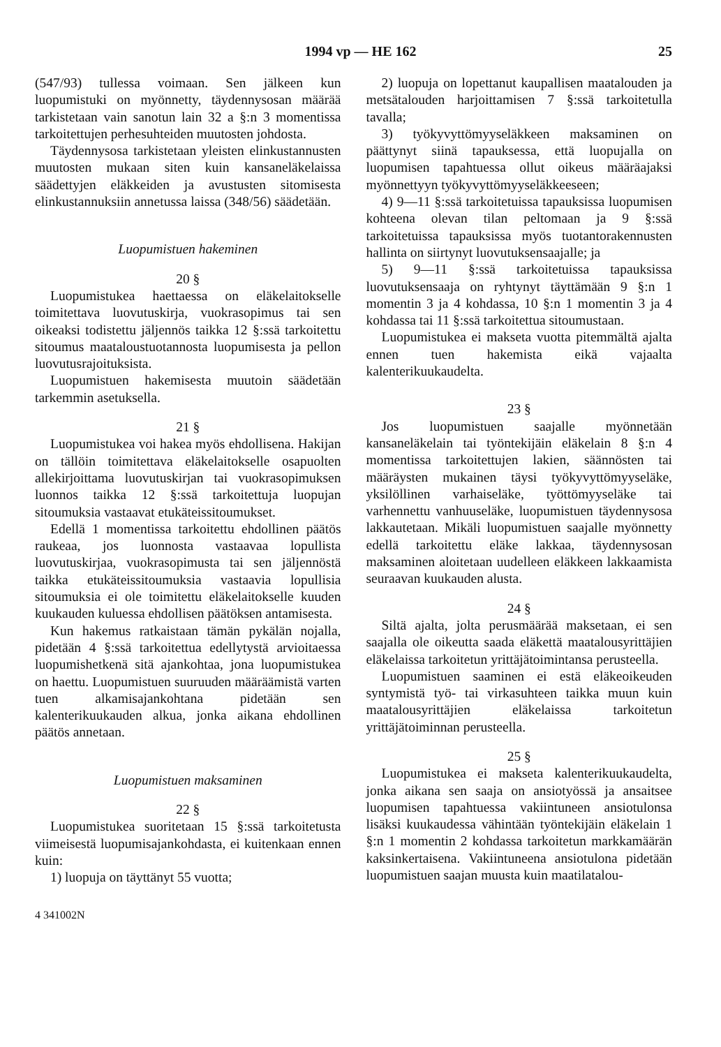1994 vp — HE 162 25
(547/93) tullessa voimaan. Sen jälkeen kun luopumistuki on myönnetty, täydennysosan määrää tarkistetaan vain sanotun lain 32 a §:n 3 momentissa tarkoitettujen perhesuhteiden muutosten johdosta.
Täydennysosa tarkistetaan yleisten elinkustannusten muutosten mukaan siten kuin kansaneläkelaissa säädettyjen eläkkeiden ja avustusten sitomisesta elinkustannuksiin annetussa laissa (348/56) säädetään.
Luopumistuen hakeminen
20 §
Luopumistukea haettaessa on eläkelaitokselle toimitettava luovutuskirja, vuokrasopimus tai sen oikeaksi todistettu jäljennös taikka 12 §:ssä tarkoitettu sitoumus maataloustuotannosta luopumisesta ja pellon luovutusrajoituksista.
Luopumistuen hakemisesta muutoin säädetään tarkemmin asetuksella.
21 §
Luopumistukea voi hakea myös ehdollisena. Hakijan on tällöin toimitettava eläkelaitokselle osapuolten allekirjoittama luovutuskirjan tai vuokrasopimuksen luonnos taikka 12 §:ssä tarkoitettuja luopujan sitoumuksia vastaavat etukäteissitoumukset.
Edellä 1 momentissa tarkoitettu ehdollinen päätös raukeaa, jos luonnosta vastaavaa lopullista luovutuskirjaa, vuokrasopimusta tai sen jäljennöstä taikka etukäteissitoumuksia vastaavia lopullisia sitoumuksia ei ole toimitettu eläkelaitokselle kuuden kuukauden kuluessa ehdollisen päätöksen antamisesta.
Kun hakemus ratkaistaan tämän pykälän nojalla, pidetään 4 §:ssä tarkoitettua edellytystä arvioitaessa luopumishetkenä sitä ajankohtaa, jona luopumistukea on haettu. Luopumistuen suuruuden määräämistä varten tuen alkamisajankohtana pidetään sen kalenterikuukauden alkua, jonka aikana ehdollinen päätös annetaan.
Luopumistuen maksaminen
22 §
Luopumistukea suoritetaan 15 §:ssä tarkoitetusta viimeisestä luopumisajankohdasta, ei kuitenkaan ennen kuin:
1) luopuja on täyttänyt 55 vuotta;
4 341002N
2) luopuja on lopettanut kaupallisen maatalouden ja metsätalouden harjoittamisen 7 §:ssä tarkoitetulla tavalla;
3) työkyvyttömyyseläkkeen maksaminen on päättynyt siinä tapauksessa, että luopujalla on luopumisen tapahtuessa ollut oikeus määräajaksi myönnettyyn työkyvyttömyyseläkkeeseen;
4) 9—11 §:ssä tarkoitetuissa tapauksissa luopumisen kohteena olevan tilan peltomaan ja 9 §:ssä tarkoitetuissa tapauksissa myös tuotantorakennusten hallinta on siirtynyt luovutuksensaajalle; ja
5) 9—11 §:ssä tarkoitetuissa tapauksissa luovutuksensaaja on ryhtynyt täyttämään 9 §:n 1 momentin 3 ja 4 kohdassa, 10 §:n 1 momentin 3 ja 4 kohdassa tai 11 §:ssä tarkoitettua sitoumustaan.
Luopumistukea ei makseta vuotta pitemmältä ajalta ennen tuen hakemista eikä vajaalta kalenterikuukaudelta.
23 §
Jos luopumistuen saajalle myönnetään kansaneläkelain tai työntekijäin eläkelain 8 §:n 4 momentissa tarkoitettujen lakien, säännösten tai määräysten mukainen täysi työkyvyttömyyseläke, yksilöllinen varhaiseläke, työttömyyseläke tai varhennettu vanhuuseläke, luopumistuen täydennysosa lakkautetaan. Mikäli luopumistuen saajalle myönnetty edellä tarkoitettu eläke lakkaa, täydennysosan maksaminen aloitetaan uudelleen eläkkeen lakkaamista seuraavan kuukauden alusta.
24 §
Siltä ajalta, jolta perusmäärää maksetaan, ei sen saajalla ole oikeutta saada eläkettä maatalousyrittäjien eläkelaissa tarkoitetun yrittäjätoimintansa perusteella.
Luopumistuen saaminen ei estä eläkeoikeuden syntymistä työ- tai virkasuhteen taikka muun kuin maatalousyrittäjien eläkelaissa tarkoitetun yrittäjätoiminnan perusteella.
25 §
Luopumistukea ei makseta kalenterikuukaudelta, jonka aikana sen saaja on ansiotyössä ja ansaitsee luopumisen tapahtuessa vakiintuneen ansiotulonsa lisäksi kuukaudessa vähintään työntekijäin eläkelain 1 §:n 1 momentin 2 kohdassa tarkoitetun markkamäärän kaksinkertaisena. Vakiintuneena ansiotulona pidetään luopumistuen saajan muusta kuin maatilatalou-